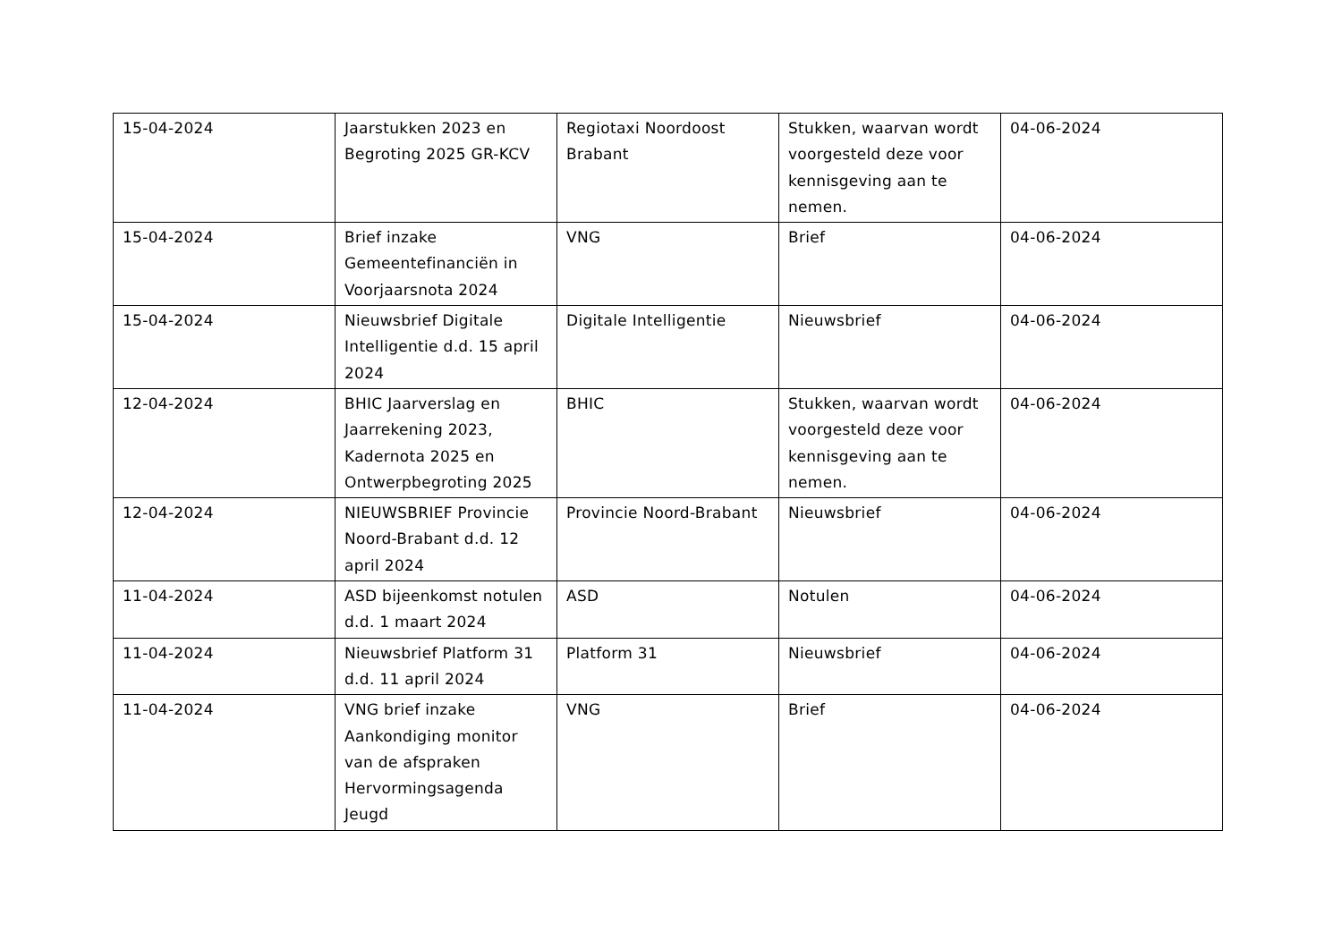| 15-04-2024 | Jaarstukken 2023 en Begroting 2025 GR-KCV | Regiotaxi Noordoost Brabant | Stukken, waarvan wordt voorgesteld deze voor kennisgeving aan te nemen. | 04-06-2024 |
| 15-04-2024 | Brief inzake Gemeentefinanciën in Voorjaarsnota 2024 | VNG | Brief | 04-06-2024 |
| 15-04-2024 | Nieuwsbrief Digitale Intelligentie d.d. 15 april 2024 | Digitale Intelligentie | Nieuwsbrief | 04-06-2024 |
| 12-04-2024 | BHIC Jaarverslag en Jaarrekening 2023, Kadernota 2025 en Ontwerpbegroting 2025 | BHIC | Stukken, waarvan wordt voorgesteld deze voor kennisgeving aan te nemen. | 04-06-2024 |
| 12-04-2024 | NIEUWSBRIEF Provincie Noord-Brabant d.d. 12 april 2024 | Provincie Noord-Brabant | Nieuwsbrief | 04-06-2024 |
| 11-04-2024 | ASD bijeenkomst notulen d.d. 1 maart 2024 | ASD | Notulen | 04-06-2024 |
| 11-04-2024 | Nieuwsbrief Platform 31 d.d. 11 april 2024 | Platform 31 | Nieuwsbrief | 04-06-2024 |
| 11-04-2024 | VNG brief inzake Aankondiging monitor van de afspraken Hervormingsagenda Jeugd | VNG | Brief | 04-06-2024 |